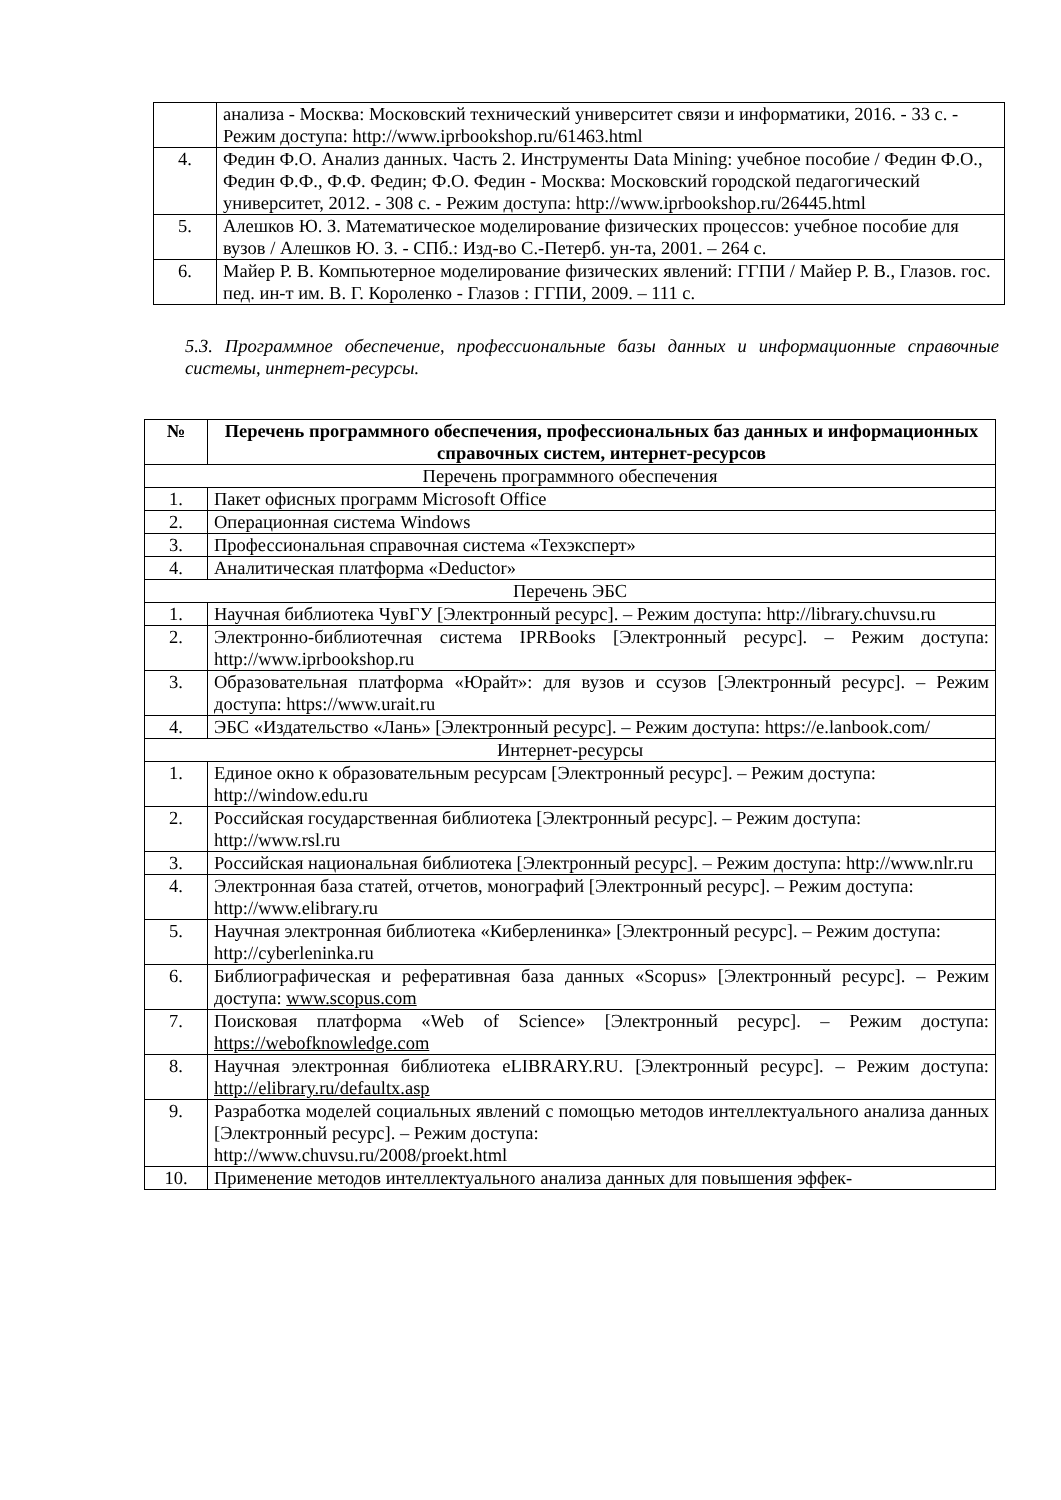| | анализа - Москва: Московский технический университет связи и информатики, 2016. - 33 с. - Режим доступа: http://www.iprbookshop.ru/61463.html |
| 4. | Федин Ф.О. Анализ данных. Часть 2. Инструменты Data Mining: учебное пособие / Федин Ф.О., Федин Ф.Ф., Ф.Ф. Федин; Ф.О. Федин - Москва: Московский городской педагогический университет, 2012. - 308 с. - Режим доступа: http://www.iprbookshop.ru/26445.html |
| 5. | Алешков Ю. З. Математическое моделирование физических процессов: учебное пособие для вузов / Алешков Ю. З. - СПб.: Изд-во С.-Петерб. ун-та, 2001. – 264 с. |
| 6. | Майер Р. В. Компьютерное моделирование физических явлений: ГГПИ / Майер Р. В., Глазов. гос. пед. ин-т им. В. Г. Короленко - Глазов : ГГПИ, 2009. – 111 с. |
5.3. Программное обеспечение, профессиональные базы данных и информационные справочные системы, интернет-ресурсы.
| № | Перечень программного обеспечения, профессиональных баз данных и информационных справочных систем, интернет-ресурсов |
| --- | --- |
| Перечень программного обеспечения | |
| 1. | Пакет офисных программ Microsoft Office |
| 2. | Операционная система Windows |
| 3. | Профессиональная справочная система «Техэксперт» |
| 4. | Аналитическая платформа «Deductor» |
| Перечень ЭБС | |
| 1. | Научная библиотека ЧувГУ [Электронный ресурс]. – Режим доступа: http://library.chuvsu.ru |
| 2. | Электронно-библиотечная система IPRBooks [Электронный ресурс]. – Режим доступа: http://www.iprbookshop.ru |
| 3. | Образовательная платформа «Юрайт»: для вузов и ссузов [Электронный ресурс]. – Режим доступа: https://www.urait.ru |
| 4. | ЭБС «Издательство «Лань» [Электронный ресурс]. – Режим доступа: https://e.lanbook.com/ |
| Интернет-ресурсы | |
| 1. | Единое окно к образовательным ресурсам [Электронный ресурс]. – Режим доступа: http://window.edu.ru |
| 2. | Российская государственная библиотека [Электронный ресурс]. – Режим доступа: http://www.rsl.ru |
| 3. | Российская национальная библиотека [Электронный ресурс]. – Режим доступа: http://www.nlr.ru |
| 4. | Электронная база статей, отчетов, монографий [Электронный ресурс]. – Режим доступа: http://www.elibrary.ru |
| 5. | Научная электронная библиотека «Киберленинка» [Электронный ресурс]. – Режим доступа: http://cyberleninka.ru |
| 6. | Библиографическая и реферативная база данных «Scopus» [Электронный ресурс]. – Режим доступа: www.scopus.com |
| 7. | Поисковая платформа «Web of Science» [Электронный ресурс]. – Режим доступа: https://webofknowledge.com |
| 8. | Научная электронная библиотека eLIBRARY.RU. [Электронный ресурс]. – Режим доступа: http://elibrary.ru/defaultx.asp |
| 9. | Разработка моделей социальных явлений с помощью методов интеллектуального анализа данных [Электронный ресурс]. – Режим доступа: http://www.chuvsu.ru/2008/proekt.html |
| 10. | Применение методов интеллектуального анализа данных для повышения эффек- |